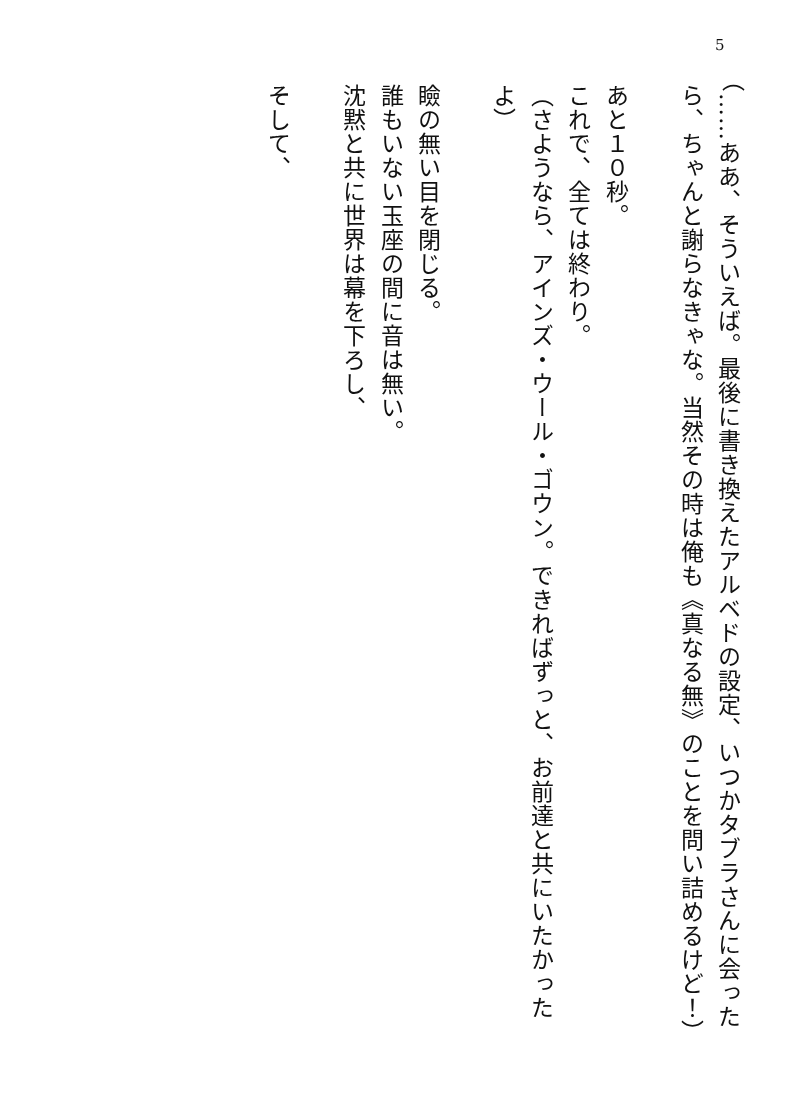5
（……ああ、そういえば。最後に書き換えたアルベドの設定、いつかタブラさんに会ったら、ちゃんと謝らなきゃな。当然その時は俺も《真なる無》のことを問い詰めるけど！）
　
あと１０秒。
これで、全ては終わり。
（さようなら、アインズ・ウール・ゴウン。できればずっと、お前達と共にいたかったよ）
　
瞼の無い目を閉じる。
誰もいない玉座の間に音は無い。
沈黙と共に世界は幕を下ろし、
　
そして、